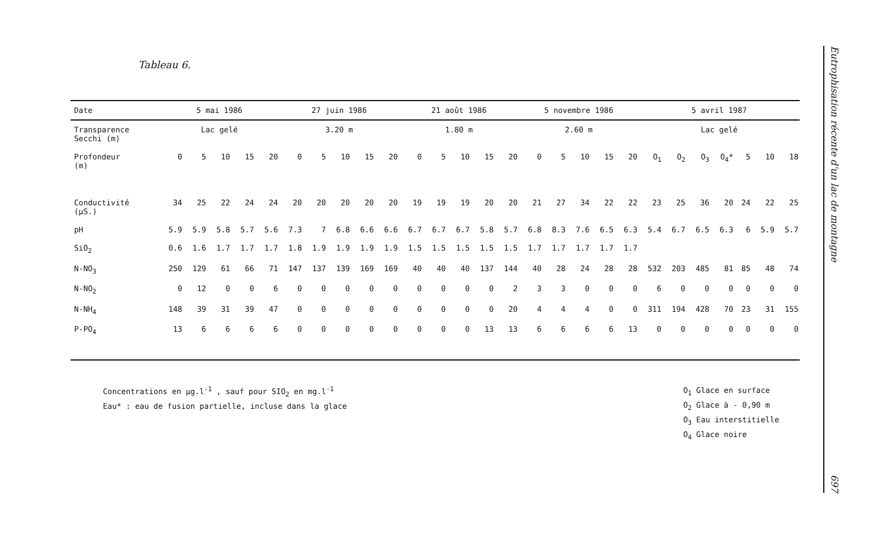Tableau 6.
| Date | 5 mai 1986 | | | | | 27 juin 1986 | | | | | 21 août 1986 | | | | | 5 novembre 1986 | | | | | 5 avril 1987 | | | | | | |
| --- | --- | --- | --- | --- | --- | --- | --- | --- | --- | --- | --- | --- | --- | --- | --- | --- | --- | --- | --- | --- | --- | --- | --- | --- | --- | --- | --- |
| Transparence Secchi (m) | Lac gelé | | | | | 3.20 m | | | | | 1.80 m | | | | | 2.60 m | | | | | Lac gelé | | | | | | |
| Profondeur (m) | 0 | 5 | 10 | 15 | 20 | 0 | 5 | 10 | 15 | 20 | 0 | 5 | 10 | 15 | 20 | 0 | 5 | 10 | 15 | 20 | O<sub>1</sub> | O<sub>2</sub> | O<sub>3</sub> | O<sub>4</sub>* | 5 | 10 | 18 |
| Conductivité (µS.) | 34 | 25 | 22 | 24 | 24 | 20 | 20 | 20 | 20 | 20 | 19 | 19 | 19 | 20 | 20 | 21 | 27 | 34 | 22 | 22 | 23 | 25 | 36 | 20 | 24 | 22 | 25 |
| pH | 5.9 | 5.9 | 5.8 | 5.7 | 5.6 | 7.3 | 7 | 6.8 | 6.6 | 6.6 | 6.7 | 6.7 | 6.7 | 5.8 | 5.7 | 6.8 | 8.3 | 7.6 | 6.5 | 6.3 | 5.4 | 6.7 | 6.5 | 6.3 | 6 | 5.9 | 5.7 |
| SiO<sub>2</sub> | 0.6 | 1.6 | 1.7 | 1.7 | 1.7 | 1.8 | 1.9 | 1.9 | 1.9 | 1.9 | 1.5 | 1.5 | 1.5 | 1.5 | 1.5 | 1.7 | 1.7 | 1.7 | 1.7 | 1.7 | | | | | | | |
| N-NO<sub>3</sub> | 250 | 129 | 61 | 66 | 71 | 147 | 137 | 139 | 169 | 169 | 40 | 40 | 40 | 137 | 144 | 40 | 28 | 24 | 28 | 28 | 532 | 203 | 485 | 81 | 85 | 48 | 74 |
| N-NO<sub>2</sub> | 0 | 12 | 0 | 0 | 6 | 0 | 0 | 0 | 0 | 0 | 0 | 0 | 0 | 0 | 2 | 3 | 3 | 0 | 0 | 0 | 6 | 0 | 0 | 0 | 0 | 0 | 0 |
| N-NH<sub>4</sub> | 148 | 39 | 31 | 39 | 47 | 0 | 0 | 0 | 0 | 0 | 0 | 0 | 0 | 0 | 20 | 4 | 4 | 4 | 0 | 0 | 311 | 194 | 428 | 70 | 23 | 31 | 155 |
| P-PO<sub>4</sub> | 13 | 6 | 6 | 6 | 6 | 0 | 0 | 0 | 0 | 0 | 0 | 0 | 0 | 13 | 13 | 6 | 6 | 6 | 6 | 13 | 0 | 0 | 0 | 0 | 0 | 0 | 0 |
Concentrations en µg.l<sup>-1</sup> , sauf pour SIO<sub>2</sub> en mg.l<sup>-1</sup>
Eau* : eau de fusion partielle, incluse dans la glace
O<sub>1</sub> Glace en surface
O<sub>2</sub> Glace à - 0,90 m
O<sub>3</sub> Eau interstitielle
O<sub>4</sub> Glace noire
Eutrophisation récente d'un lac de montagne 697